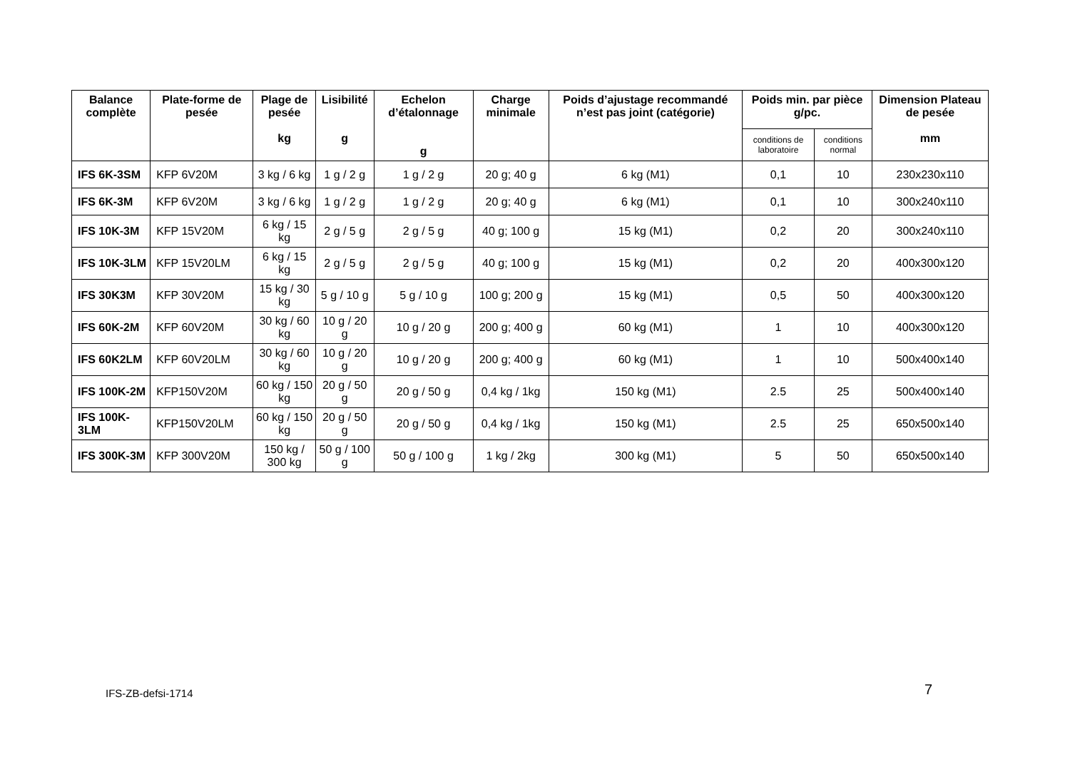| Balance complète | Plate-forme de pesée | Plage de pesée kg | Lisibilité g | Echelon d’étalonnage g | Charge minimale | Poids d’ajustage recommandé n’est pas joint (catégorie) | Poids min. par pièce g/pc. | | Dimension Plateau de pesée mm |
| --- | --- | --- | --- | --- | --- | --- | --- | --- | --- |
| | | | | | | | conditions de laboratoire | conditions normal | |
| IFS 6K-3SM | KFP 6V20M | 3 kg / 6 kg | 1 g / 2 g | 1 g / 2 g | 20 g; 40 g | 6 kg (M1) | 0,1 | 10 | 230x230x110 |
| IFS 6K-3M | KFP 6V20M | 3 kg / 6 kg | 1 g / 2 g | 1 g / 2 g | 20 g; 40 g | 6 kg (M1) | 0,1 | 10 | 300x240x110 |
| IFS 10K-3M | KFP 15V20M | 6 kg / 15 kg | 2 g / 5 g | 2 g / 5 g | 40 g; 100 g | 15 kg (M1) | 0,2 | 20 | 300x240x110 |
| IFS 10K-3LM | KFP 15V20LM | 6 kg / 15 kg | 2 g / 5 g | 2 g / 5 g | 40 g; 100 g | 15 kg (M1) | 0,2 | 20 | 400x300x120 |
| IFS 30K3M | KFP 30V20M | 15 kg / 30 kg | 5 g / 10 g | 5 g / 10 g | 100 g; 200 g | 15 kg (M1) | 0,5 | 50 | 400x300x120 |
| IFS 60K-2M | KFP 60V20M | 30 kg / 60 kg | 10 g / 20 g | 10 g / 20 g | 200 g; 400 g | 60 kg (M1) | 1 | 10 | 400x300x120 |
| IFS 60K2LM | KFP 60V20LM | 30 kg / 60 kg | 10 g / 20 g | 10 g / 20 g | 200 g; 400 g | 60 kg (M1) | 1 | 10 | 500x400x140 |
| IFS 100K-2M | KFP150V20M | 60 kg / 150 kg | 20 g / 50 g | 20 g / 50 g | 0,4 kg / 1kg | 150 kg (M1) | 2.5 | 25 | 500x400x140 |
| IFS 100K-3LM | KFP150V20LM | 60 kg / 150 kg | 20 g / 50 g | 20 g / 50 g | 0,4 kg / 1kg | 150 kg (M1) | 2.5 | 25 | 650x500x140 |
| IFS 300K-3M | KFP 300V20M | 150 kg / 300 kg | 50 g / 100 g | 50 g / 100 g | 1 kg / 2kg | 300 kg (M1) | 5 | 50 | 650x500x140 |
IFS-ZB-defsi-1714 7